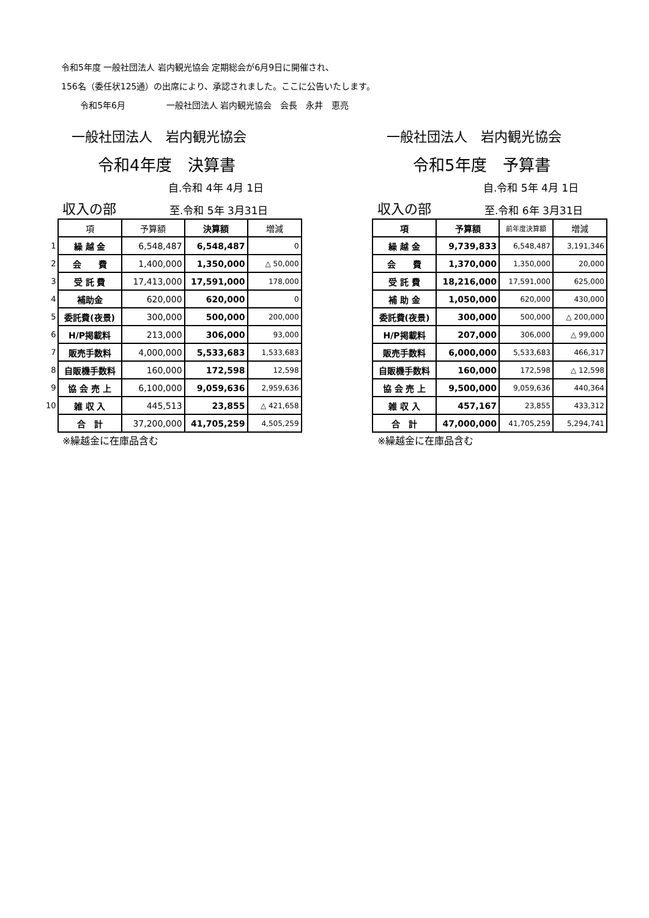令和5年度 一般社団法人 岩内観光協会 定期総会が6月9日に開催され、
156名（委任状125通）の出席により、承認されました。ここに公告いたします。
令和5年6月 一般社団法人 岩内観光協会　会長　永井　恵亮
一般社団法人　岩内観光協会
令和4年度　決算書
自.令和 4年 4月 1日
収入の部 至.令和 5年 3月31日
| | 項 | 予算額 | 決算額 | 増減 |
| 1 | 繰 越 金 | 6,548,487 | 6,548,487 | 0 |
| 2 | 会 費 | 1,400,000 | 1,350,000 | △ 50,000 |
| 3 | 受 託 費 | 17,413,000 | 17,591,000 | 178,000 |
| 4 | 補助金 | 620,000 | 620,000 | 0 |
| 5 | 委託費(夜景) | 300,000 | 500,000 | 200,000 |
| 6 | H/P掲載料 | 213,000 | 306,000 | 93,000 |
| 7 | 販売手数料 | 4,000,000 | 5,533,683 | 1,533,683 |
| 8 | 自販機手数料 | 160,000 | 172,598 | 12,598 |
| 9 | 協 会 売 上 | 6,100,000 | 9,059,636 | 2,959,636 |
| 10 | 雑 収 入 | 445,513 | 23,855 | △ 421,658 |
| | 合 計 | 37,200,000 | 41,705,259 | 4,505,259 |
※繰越金に在庫品含む
一般社団法人　岩内観光協会
令和5年度　予算書
自.令和 5年 4月 1日
収入の部 至.令和 6年 3月31日
| | 項 | 予算額 | 前年度決算額 | 増減 |
| | 繰 越 金 | 9,739,833 | 6,548,487 | 3,191,346 |
| | 会 費 | 1,370,000 | 1,350,000 | 20,000 |
| | 受 託 費 | 18,216,000 | 17,591,000 | 625,000 |
| | 補 助 金 | 1,050,000 | 620,000 | 430,000 |
| | 委託費(夜景) | 300,000 | 500,000 | △ 200,000 |
| | H/P掲載料 | 207,000 | 306,000 | △ 99,000 |
| | 販売手数料 | 6,000,000 | 5,533,683 | 466,317 |
| | 自販機手数料 | 160,000 | 172,598 | △ 12,598 |
| | 協 会 売 上 | 9,500,000 | 9,059,636 | 440,364 |
| | 雑 収 入 | 457,167 | 23,855 | 433,312 |
| | 合 計 | 47,000,000 | 41,705,259 | 5,294,741 |
※繰越金に在庫品含む